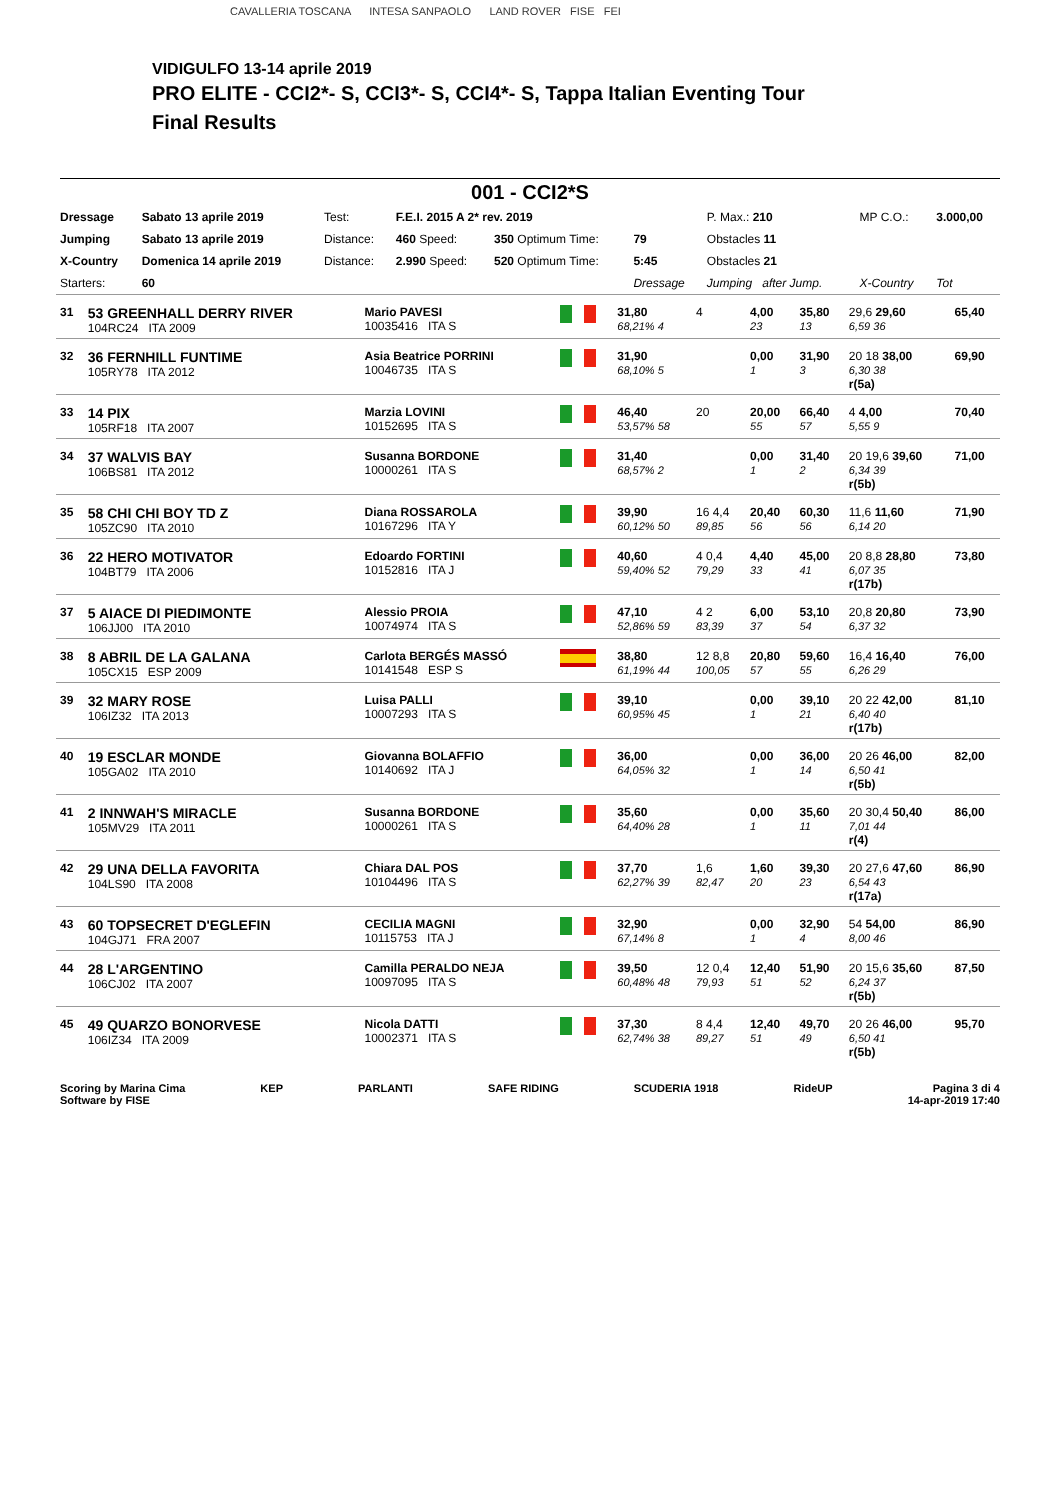CAVALLERIA TOSCANA INTESA SANPAOLO LAND ROVER FISE FEI
VIDIGULFO 13-14 aprile 2019
PRO ELITE - CCI2*- S, CCI3*- S, CCI4*- S, Tappa Italian Eventing Tour
Final Results
001 - CCI2*S
| Dressage | Sabato 13 aprile 2019 | Test: | F.E.I. 2015 A 2* rev. 2019 | | | P. Max.: 210 | MP C.O.: | 3.000,00 |
| Jumping | Sabato 13 aprile 2019 | Distance: | 460 Speed: | 350 Optimum Time: | 79 | Obstacles 11 | | |
| X-Country | Domenica 14 aprile 2019 | Distance: | 2.990 Speed: | 520 Optimum Time: | 5:45 | Obstacles 21 | | |
| Starters: | 60 | | | | Dressage | Jumping after Jump. | X-Country | Tot |
| 31 | 53 GREENHALL DERRY RIVER 104RC24 ITA 2009 | Mario PAVESI 10035416 ITA S | | 31,80 68,21% 4 | 4 | 4,00 23 | 35,80 13 | 29,6 29,60 6,59 36 | 65,40 |
| 32 | 36 FERNHILL FUNTIME 105RY78 ITA 2012 | Asia Beatrice PORRINI 10046735 ITA S | | 31,90 68,10% 5 | | 0,00 1 | 31,90 3 | 20 18 38,00 6,30 38 r(5a) | 69,90 |
| 33 | 14 PIX 105RF18 ITA 2007 | Marzia LOVINI 10152695 ITA S | | 46,40 53,57% 58 | 20 | 20,00 55 | 66,40 57 | 4 4,00 5,55 9 | 70,40 |
| 34 | 37 WALVIS BAY 106BS81 ITA 2012 | Susanna BORDONE 10000261 ITA S | | 31,40 68,57% 2 | | 0,00 1 | 31,40 2 | 20 19,6 39,60 6,34 39 r(5b) | 71,00 |
| 35 | 58 CHI CHI BOY TD Z 105ZC90 ITA 2010 | Diana ROSSAROLA 10167296 ITA Y | | 39,90 60,12% 50 | 16 4,4 89,85 | 20,40 56 | 60,30 56 | 11,6 11,60 6,14 20 | 71,90 |
| 36 | 22 HERO MOTIVATOR 104BT79 ITA 2006 | Edoardo FORTINI 10152816 ITA J | | 40,60 59,40% 52 | 4 0,4 79,29 | 4,40 33 | 45,00 41 | 20 8,8 28,80 6,07 35 r(17b) | 73,80 |
| 37 | 5 AIACE DI PIEDIMONTE 106JJ00 ITA 2010 | Alessio PROIA 10074974 ITA S | | 47,10 52,86% 59 | 4 2 83,39 | 6,00 37 | 53,10 54 | 20,8 20,80 6,37 32 | 73,90 |
| 38 | 8 ABRIL DE LA GALANA 105CX15 ESP 2009 | Carlota BERGÉS MASSÓ 10141548 ESP S | | 38,80 61,19% 44 | 12 8,8 100,05 | 20,80 57 | 59,60 55 | 16,4 16,40 6,26 29 | 76,00 |
| 39 | 32 MARY ROSE 106IZ32 ITA 2013 | Luisa PALLI 10007293 ITA S | | 39,10 60,95% 45 | | 0,00 1 | 39,10 21 | 20 22 42,00 6,40 40 r(17b) | 81,10 |
| 40 | 19 ESCLAR MONDE 105GA02 ITA 2010 | Giovanna BOLAFFIO 10140692 ITA J | | 36,00 64,05% 32 | | 0,00 1 | 36,00 14 | 20 26 46,00 6,50 41 r(5b) | 82,00 |
| 41 | 2 INNWAH'S MIRACLE 105MV29 ITA 2011 | Susanna BORDONE 10000261 ITA S | | 35,60 64,40% 28 | | 0,00 1 | 35,60 11 | 20 30,4 50,40 7,01 44 r(4) | 86,00 |
| 42 | 29 UNA DELLA FAVORITA 104LS90 ITA 2008 | Chiara DAL POS 10104496 ITA S | | 37,70 62,27% 39 | 1,6 82,47 | 1,60 20 | 39,30 23 | 20 27,6 47,60 6,54 43 r(17a) | 86,90 |
| 43 | 60 TOPSECRET D'EGLEFIN 104GJ71 FRA 2007 | CECILIA MAGNI 10115753 ITA J | | 32,90 67,14% 8 | | 0,00 1 | 32,90 4 | 54 54,00 8,00 46 | 86,90 |
| 44 | 28 L'ARGENTINO 106CJ02 ITA 2007 | Camilla PERALDO NEJA 10097095 ITA S | | 39,50 60,48% 48 | 12 0,4 79,93 | 12,40 51 | 51,90 52 | 20 15,6 35,60 6,24 37 r(5b) | 87,50 |
| 45 | 49 QUARZO BONORVESE 106IZ34 ITA 2009 | Nicola DATTI 10002371 ITA S | | 37,30 62,74% 38 | 8 4,4 89,27 | 12,40 51 | 49,70 49 | 20 26 46,00 6,50 41 r(5b) | 95,70 |
Scoring by Marina Cima
Software by FISE
KEP PARLANTI SAFE RIDING SCUDERIA 1918 RideUP Pagina 3 di 4
14-apr-2019 17:40